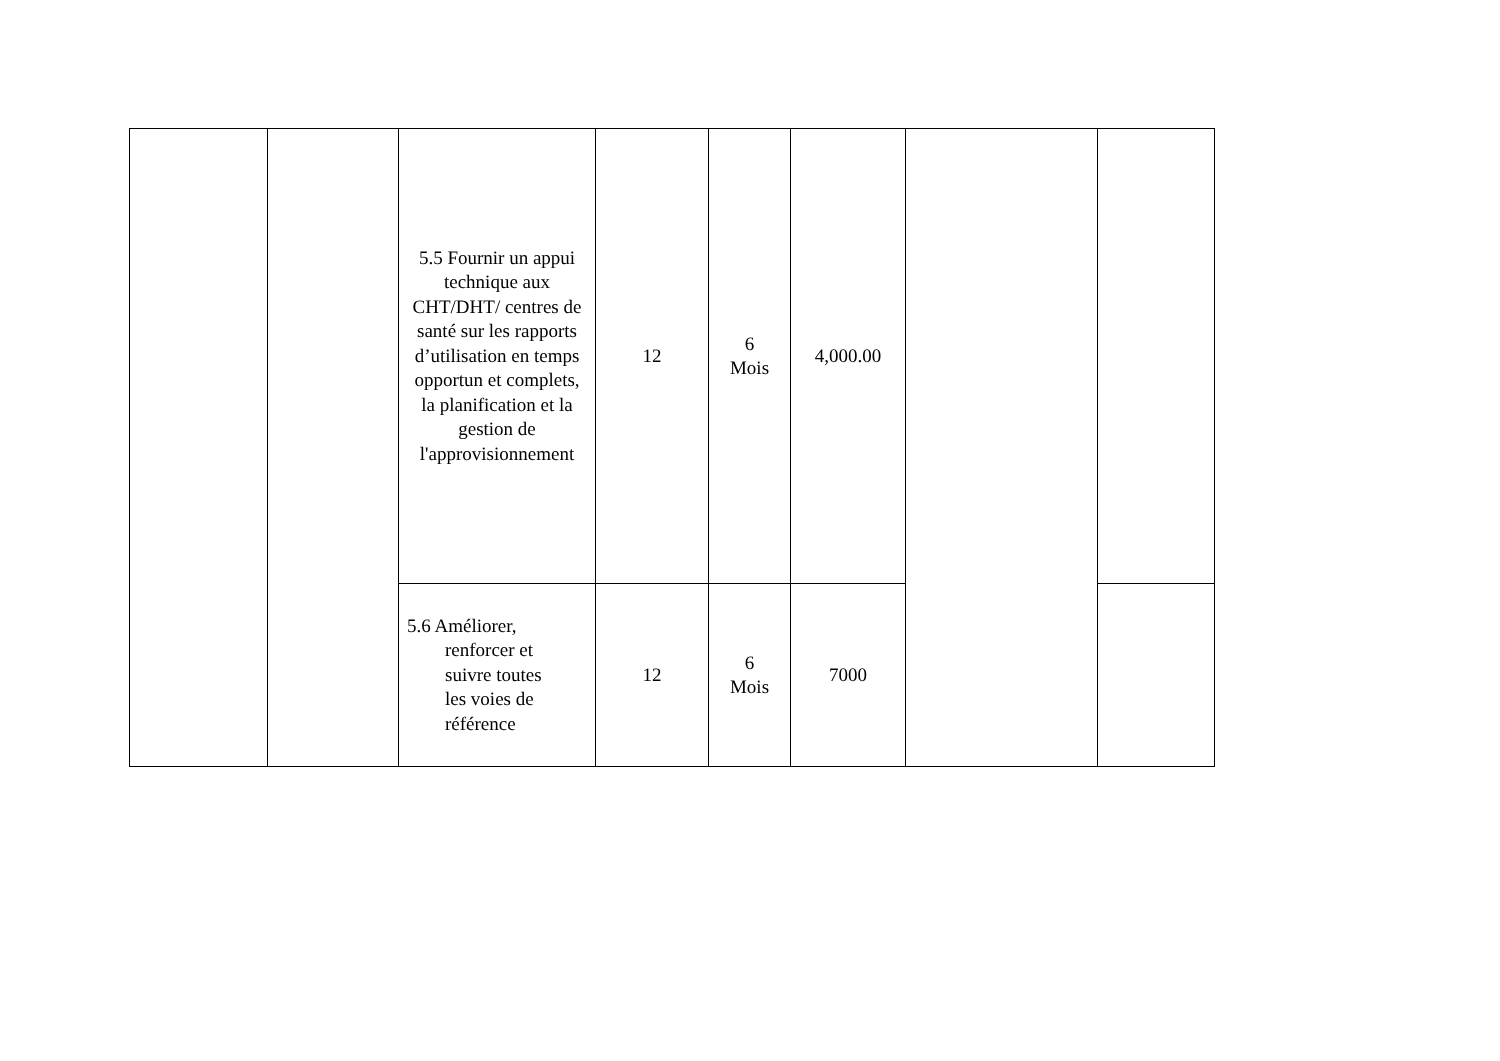| | | 5.5 Fournir un appui technique aux CHT/DHT/ centres de santé sur les rapports d’utilisation en temps opportun et complets, la planification et la gestion de l'approvisionnement | 12 | 6 Mois | 4,000.00 | | |
| | | 5.6 Améliorer, renforcer et suivre toutes les voies de référence | 12 | 6 Mois | 7000 | | |